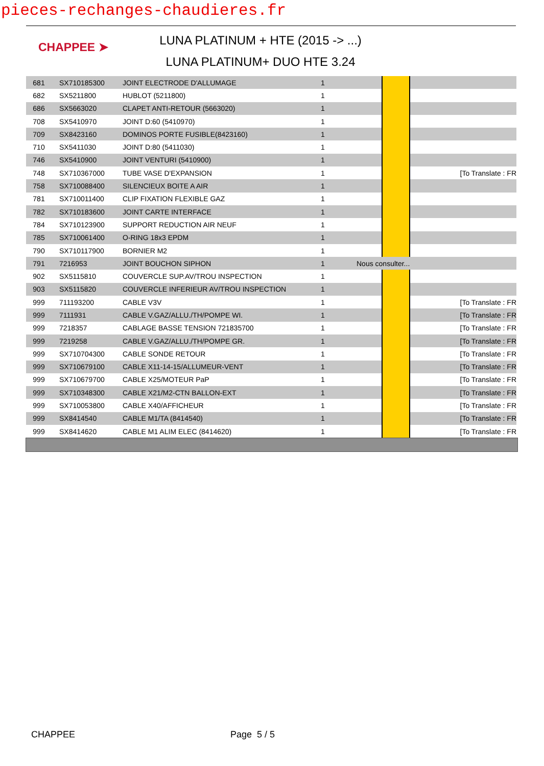pieces-rechanges-chaudieres.fr
CHAPPEE ➤
LUNA PLATINUM + HTE (2015 -> ...)
LUNA PLATINUM+ DUO HTE 3.24
| 681 | SX710185300 | JOINT ELECTRODE D'ALLUMAGE | 1 | | | |
| 682 | SX5211800 | HUBLOT (5211800) | 1 | | | |
| 686 | SX5663020 | CLAPET ANTI-RETOUR (5663020) | 1 | | | |
| 708 | SX5410970 | JOINT D:60 (5410970) | 1 | | | |
| 709 | SX8423160 | DOMINOS PORTE FUSIBLE(8423160) | 1 | | | |
| 710 | SX5411030 | JOINT D:80 (5411030) | 1 | | | |
| 746 | SX5410900 | JOINT VENTURI (5410900) | 1 | | | |
| 748 | SX710367000 | TUBE VASE D'EXPANSION | 1 | | | [To Translate : FR |
| 758 | SX710088400 | SILENCIEUX BOITE A AIR | 1 | | | |
| 781 | SX710011400 | CLIP FIXATION FLEXIBLE GAZ | 1 | | | |
| 782 | SX710183600 | JOINT CARTE INTERFACE | 1 | | | |
| 784 | SX710123900 | SUPPORT REDUCTION AIR NEUF | 1 | | | |
| 785 | SX710061400 | O-RING 18x3 EPDM | 1 | | | |
| 790 | SX710117900 | BORNIER M2 | 1 | | | |
| 791 | 7216953 | JOINT BOUCHON SIPHON | 1 | Nous consulter... | | |
| 902 | SX5115810 | COUVERCLE SUP.AV/TROU INSPECTION | 1 | | | |
| 903 | SX5115820 | COUVERCLE INFERIEUR AV/TROU INSPECTION | 1 | | | |
| 999 | 711193200 | CABLE V3V | 1 | | | [To Translate : FR |
| 999 | 7111931 | CABLE V.GAZ/ALLU./TH/POMPE WI. | 1 | | | [To Translate : FR |
| 999 | 7218357 | CABLAGE BASSE TENSION 721835700 | 1 | | | [To Translate : FR |
| 999 | 7219258 | CABLE V.GAZ/ALLU./TH/POMPE GR. | 1 | | | [To Translate : FR |
| 999 | SX710704300 | CABLE SONDE RETOUR | 1 | | | [To Translate : FR |
| 999 | SX710679100 | CABLE X11-14-15/ALLUMEUR-VENT | 1 | | | [To Translate : FR |
| 999 | SX710679700 | CABLE X25/MOTEUR PaP | 1 | | | [To Translate : FR |
| 999 | SX710348300 | CABLE X21/M2-CTN BALLON-EXT | 1 | | | [To Translate : FR |
| 999 | SX710053800 | CABLE X40/AFFICHEUR | 1 | | | [To Translate : FR |
| 999 | SX8414540 | CABLE M1/TA (8414540) | 1 | | | [To Translate : FR |
| 999 | SX8414620 | CABLE M1 ALIM ELEC (8414620) | 1 | | | [To Translate : FR |
CHAPPEE Page 5 / 5